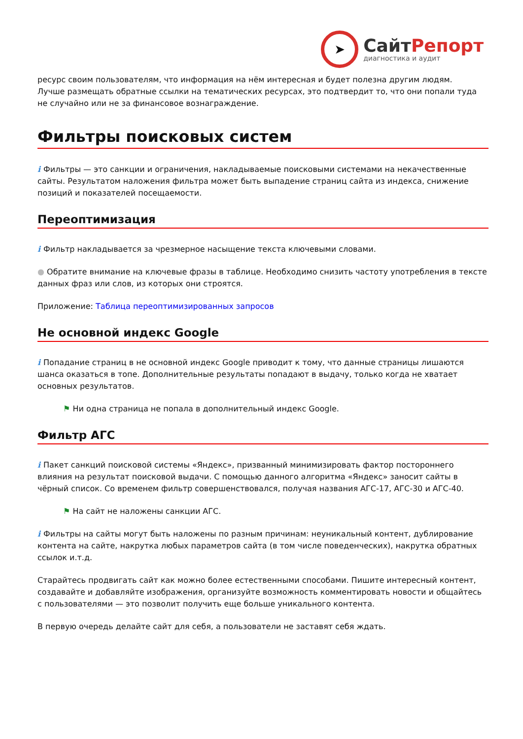➤
СайтРепорт
диагностика и аудит
ресурс своим пользователям, что информация на нём интересная и будет полезна другим людям.
Лучше размещать обратные ссылки на тематических ресурсах, это подтвердит то, что они попали туда не случайно или не за финансовое вознаграждение.
Фильтры поисковых систем
i Фильтры — это санкции и ограничения, накладываемые поисковыми системами на некачественные сайты. Результатом наложения фильтра может быть выпадение страниц сайта из индекса, снижение позиций и показателей посещаемости.
Переоптимизация
i Фильтр накладывается за чрезмерное насыщение текста ключевыми словами.
● Обратите внимание на ключевые фразы в таблице. Необходимо снизить частоту употребления в тексте данных фраз или слов, из которых они строятся.
Приложение: Таблица переоптимизированных запросов
Не основной индекс Google
i Попадание страниц в не основной индекс Google приводит к тому, что данные страницы лишаются шанса оказаться в топе. Дополнительные результаты попадают в выдачу, только когда не хватает основных результатов.
⚑ Ни одна страница не попала в дополнительный индекс Google.
Фильтр АГС
i Пакет санкций поисковой системы «Яндекс», призванный минимизировать фактор постороннего влияния на результат поисковой выдачи. С помощью данного алгоритма «Яндекс» заносит сайты в чёрный список. Со временем фильтр совершенствовался, получая названия АГС-17, АГС-30 и АГС-40.
⚑ На сайт не наложены санкции АГС.
i Фильтры на сайты могут быть наложены по разным причинам: неуникальный контент, дублирование контента на сайте, накрутка любых параметров сайта (в том числе поведенческих), накрутка обратных ссылок и.т.д.
Старайтесь продвигать сайт как можно более естественными способами. Пишите интересный контент, создавайте и добавляйте изображения, организуйте возможность комментировать новости и общайтесь с пользователями — это позволит получить еще больше уникального контента.
В первую очередь делайте сайт для себя, а пользователи не заставят себя ждать.